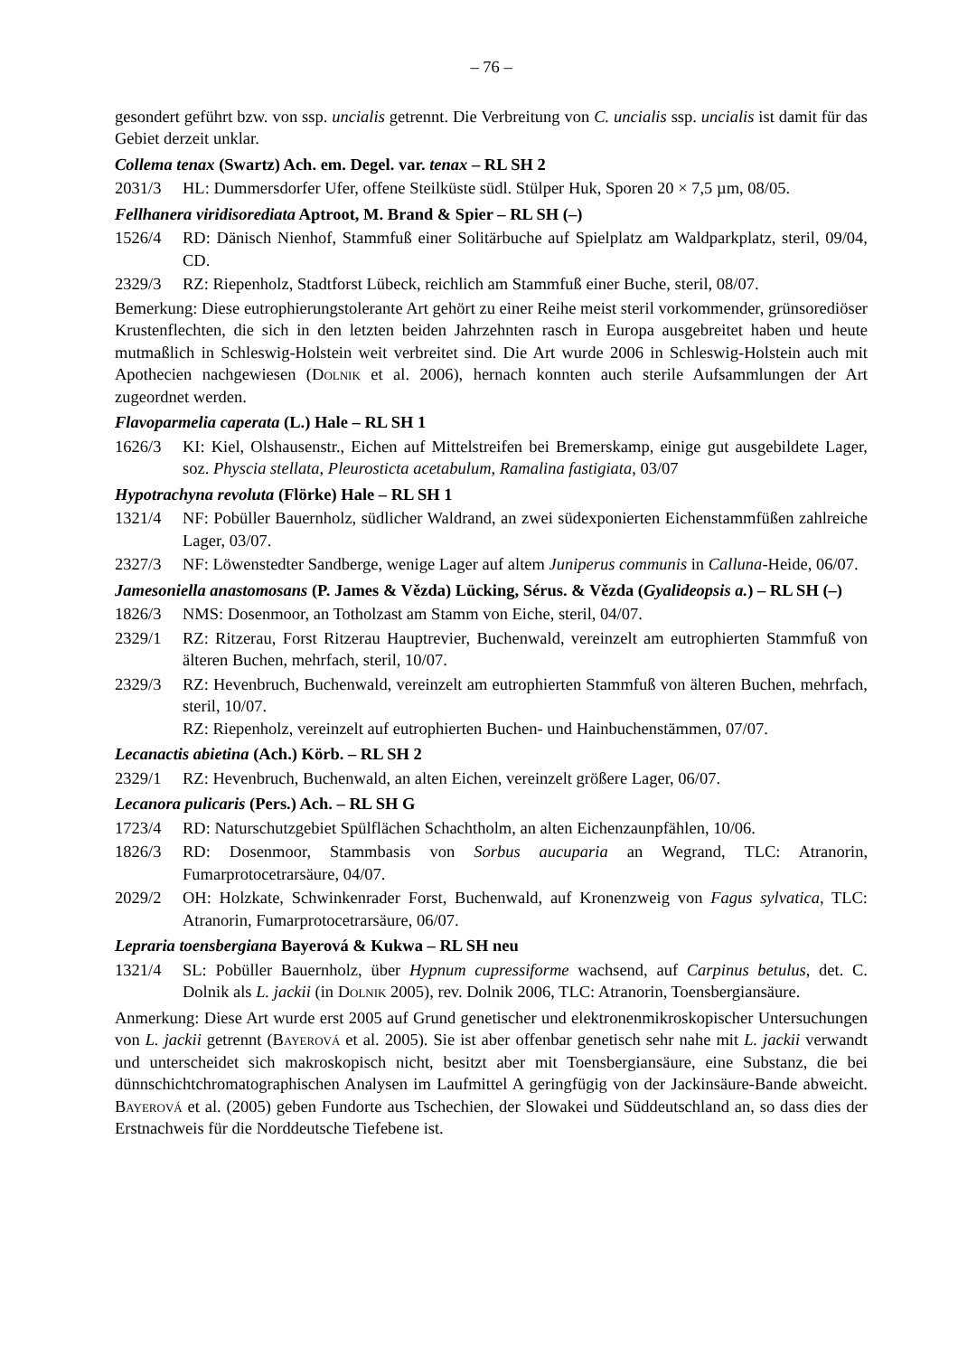– 76 –
gesondert geführt bzw. von ssp. uncialis getrennt. Die Verbreitung von C. uncialis ssp. uncialis ist damit für das Gebiet derzeit unklar.
Collema tenax (Swartz) Ach. em. Degel. var. tenax – RL SH 2
2031/3 HL: Dummersdorfer Ufer, offene Steilküste südl. Stülper Huk, Sporen 20 × 7,5 µm, 08/05.
Fellhanera viridisorediata Aptroot, M. Brand & Spier – RL SH (–)
1526/4 RD: Dänisch Nienhof, Stammfuß einer Solitärbuche auf Spielplatz am Waldparkplatz, steril, 09/04, CD.
2329/3 RZ: Riepenholz, Stadtforst Lübeck, reichlich am Stammfuß einer Buche, steril, 08/07.
Bemerkung: Diese eutrophierungstolerante Art gehört zu einer Reihe meist steril vorkommender, grünsorediöser Krustenflechten, die sich in den letzten beiden Jahrzehnten rasch in Europa ausgebreitet haben und heute mutmaßlich in Schleswig-Holstein weit verbreitet sind. Die Art wurde 2006 in Schleswig-Holstein auch mit Apothecien nachgewiesen (Dolnik et al. 2006), hernach konnten auch sterile Aufsammlungen der Art zugeordnet werden.
Flavoparmelia caperata (L.) Hale – RL SH 1
1626/3 KI: Kiel, Olshausenstr., Eichen auf Mittelstreifen bei Bremerskamp, einige gut ausgebildete Lager, soz. Physcia stellata, Pleurosticta acetabulum, Ramalina fastigiata, 03/07
Hypotrachyna revoluta (Flörke) Hale – RL SH 1
1321/4 NF: Pobüller Bauernholz, südlicher Waldrand, an zwei südexponierten Eichenstammfüßen zahlreiche Lager, 03/07.
2327/3 NF: Löwenstedter Sandberge, wenige Lager auf altem Juniperus communis in Calluna-Heide, 06/07.
Jamesoniella anastomosans (P. James & Vězda) Lücking, Sérus. & Vězda (Gyalideopsis a.) – RL SH (–)
1826/3 NMS: Dosenmoor, an Totholzast am Stamm von Eiche, steril, 04/07.
2329/1 RZ: Ritzerau, Forst Ritzerau Hauptrevier, Buchenwald, vereinzelt am eutrophierten Stammfuß von älteren Buchen, mehrfach, steril, 10/07.
2329/3 RZ: Hevenbruch, Buchenwald, vereinzelt am eutrophierten Stammfuß von älteren Buchen, mehrfach, steril, 10/07.
RZ: Riepenholz, vereinzelt auf eutrophierten Buchen- und Hainbuchenstämmen, 07/07.
Lecanactis abietina (Ach.) Körb. – RL SH 2
2329/1 RZ: Hevenbruch, Buchenwald, an alten Eichen, vereinzelt größere Lager, 06/07.
Lecanora pulicaris (Pers.) Ach. – RL SH G
1723/4 RD: Naturschutzgebiet Spülflächen Schachtholm, an alten Eichenzaunpfählen, 10/06.
1826/3 RD: Dosenmoor, Stammbasis von Sorbus aucuparia an Wegrand, TLC: Atranorin, Fumarprotocetrarsäure, 04/07.
2029/2 OH: Holzkate, Schwinkenrader Forst, Buchenwald, auf Kronenzweig von Fagus sylvatica, TLC: Atranorin, Fumarprotocetrarsäure, 06/07.
Lepraria toensbergiana Bayerová & Kukwa – RL SH neu
1321/4 SL: Pobüller Bauernholz, über Hypnum cupressiforme wachsend, auf Carpinus betulus, det. C. Dolnik als L. jackii (in Dolnik 2005), rev. Dolnik 2006, TLC: Atranorin, Toensbergiansäure.
Anmerkung: Diese Art wurde erst 2005 auf Grund genetischer und elektronenmikroskopischer Untersuchungen von L. jackii getrennt (Bayerová et al. 2005). Sie ist aber offenbar genetisch sehr nahe mit L. jackii verwandt und unterscheidet sich makroskopisch nicht, besitzt aber mit Toensbergiansäure, eine Substanz, die bei dünnschichtchromatographischen Analysen im Laufmittel A geringfügig von der Jackinsäure-Bande abweicht. Bayerová et al. (2005) geben Fundorte aus Tschechien, der Slowakei und Süddeutschland an, so dass dies der Erstnachweis für die Norddeutsche Tiefebene ist.